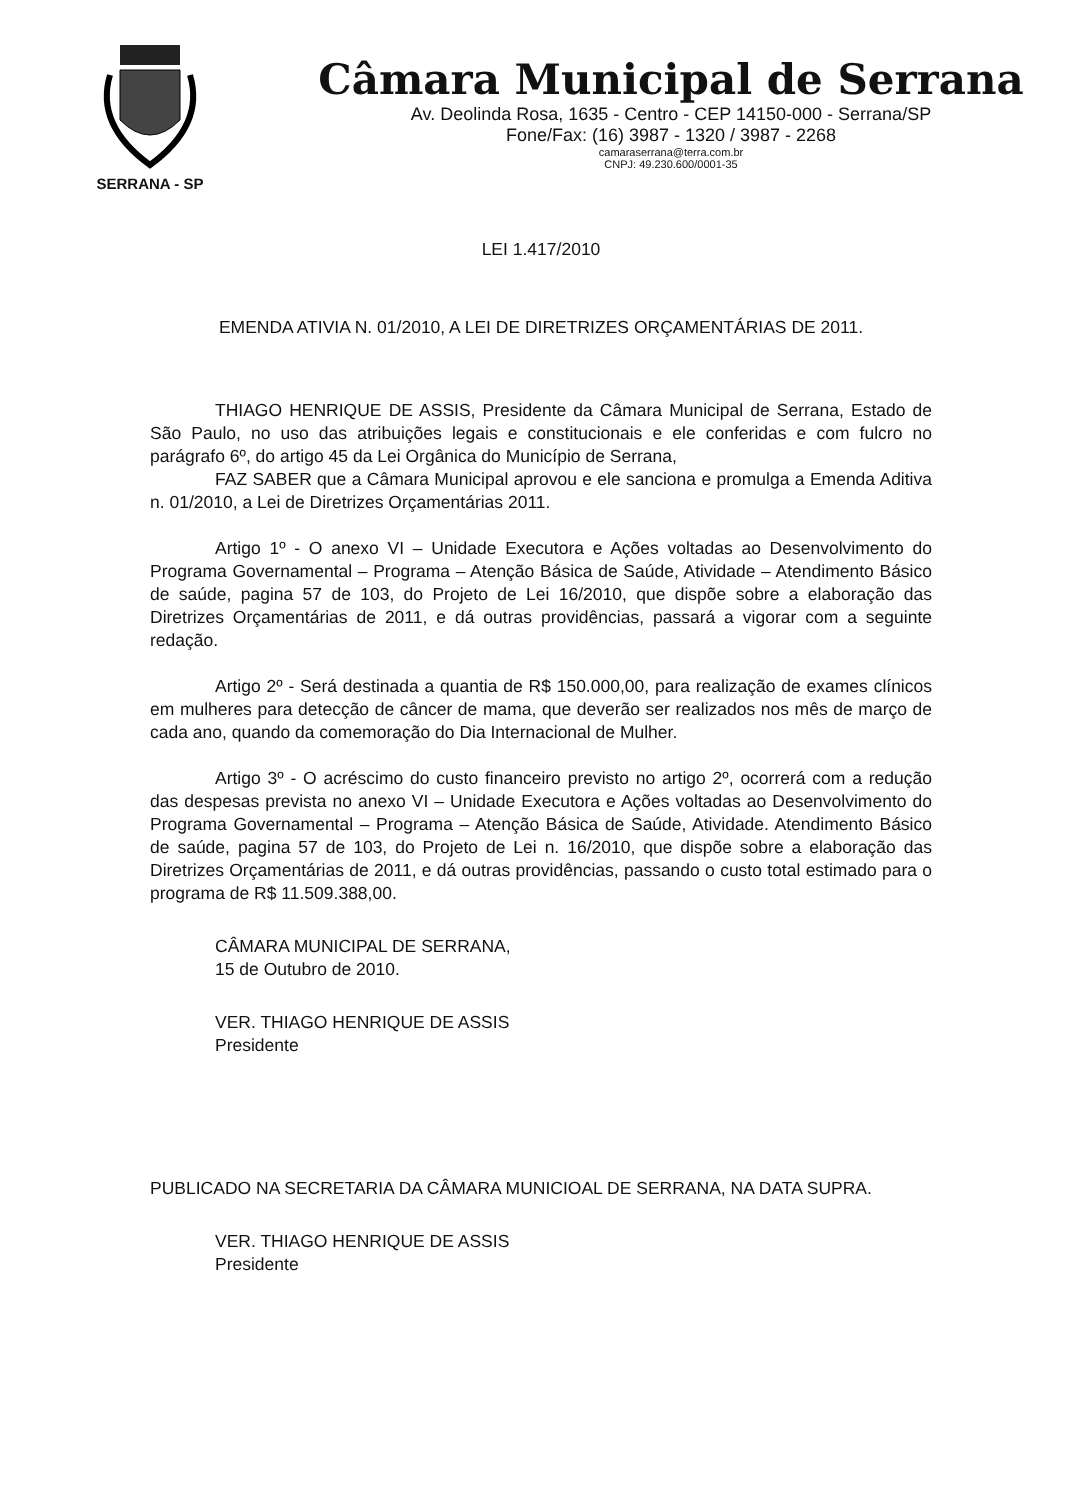SERRANA - SP
Câmara Municipal de Serrana
Av. Deolinda Rosa, 1635 - Centro - CEP 14150-000 - Serrana/SP
Fone/Fax: (16) 3987 - 1320 / 3987 - 2268
camaraserrana@terra.com.br
CNPJ: 49.230.600/0001-35
LEI 1.417/2010
EMENDA ATIVIA N. 01/2010, A LEI DE DIRETRIZES ORÇAMENTÁRIAS DE 2011.
THIAGO HENRIQUE DE ASSIS, Presidente da Câmara Municipal de Serrana, Estado de São Paulo, no uso das atribuições legais e constitucionais e ele conferidas e com fulcro no parágrafo 6º, do artigo 45 da Lei Orgânica do Município de Serrana,
FAZ SABER que a Câmara Municipal aprovou e ele sanciona e promulga a Emenda Aditiva n. 01/2010, a Lei de Diretrizes Orçamentárias 2011.
Artigo 1º - O anexo VI – Unidade Executora e Ações voltadas ao Desenvolvimento do Programa Governamental – Programa – Atenção Básica de Saúde, Atividade – Atendimento Básico de saúde, pagina 57 de 103, do Projeto de Lei 16/2010, que dispõe sobre a elaboração das Diretrizes Orçamentárias de 2011, e dá outras providências, passará a vigorar com a seguinte redação.
Artigo 2º - Será destinada a quantia de R$ 150.000,00, para realização de exames clínicos em mulheres para detecção de câncer de mama, que deverão ser realizados nos mês de março de cada ano, quando da comemoração do Dia Internacional de Mulher.
Artigo 3º - O acréscimo do custo financeiro previsto no artigo 2º, ocorrerá com a redução das despesas prevista no anexo VI – Unidade Executora e Ações voltadas ao Desenvolvimento do Programa Governamental – Programa – Atenção Básica de Saúde, Atividade. Atendimento Básico de saúde, pagina 57 de 103, do Projeto de Lei n. 16/2010, que dispõe sobre a elaboração das Diretrizes Orçamentárias de 2011, e dá outras providências, passando o custo total estimado para o programa de R$ 11.509.388,00.
CÂMARA MUNICIPAL DE SERRANA,
15 de Outubro de 2010.
VER. THIAGO HENRIQUE DE ASSIS
Presidente
PUBLICADO NA SECRETARIA DA CÂMARA MUNICIOAL DE SERRANA, NA DATA SUPRA.
VER. THIAGO HENRIQUE DE ASSIS
Presidente